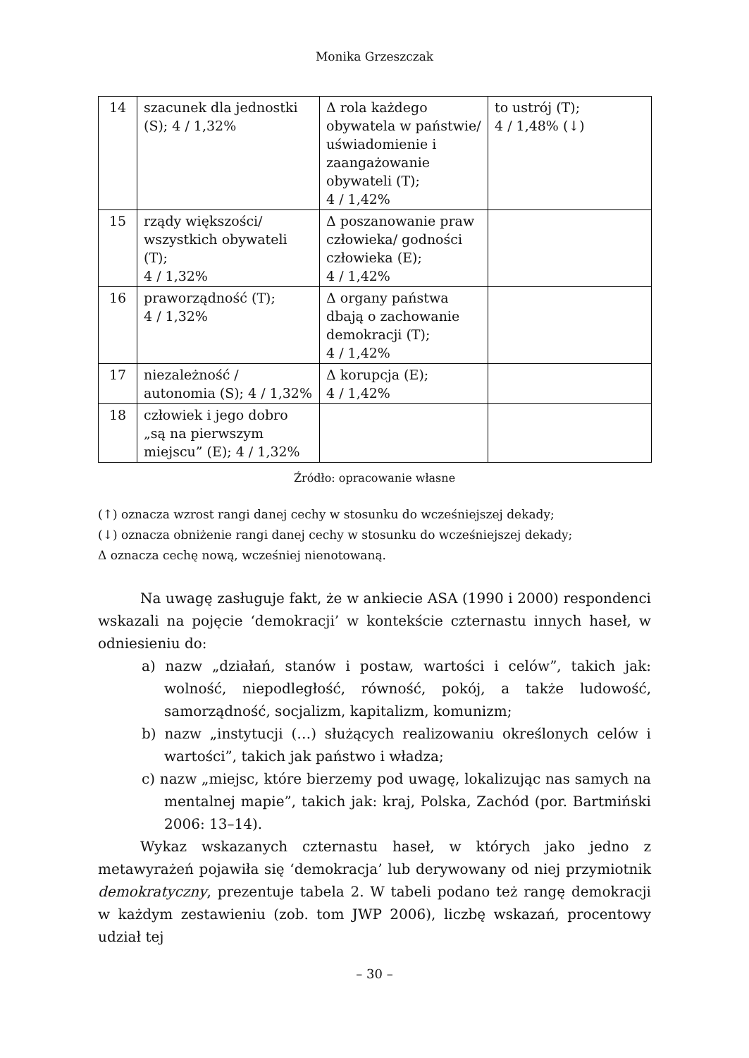Monika Grzeszczak
| 14 | szacunek dla jednostki (S); 4 / 1,32% | Δ rola każdego obywatela w państwie/ uświadomienie i zaangażowanie obywateli (T); 4 / 1,42% | to ustrój (T); 4 / 1,48% (↓) |
| 15 | rządy większości/ wszystkich obywateli (T); 4 / 1,32% | Δ poszanowanie praw człowieka/ godności człowieka (E); 4 / 1,42% | |
| 16 | praworządność (T); 4 / 1,32% | Δ organy państwa dbają o zachowanie demokracji (T); 4 / 1,42% | |
| 17 | niezależność / autonomia (S); 4 / 1,32% | Δ korupcja (E); 4 / 1,42% | |
| 18 | człowiek i jego dobro „są na pierwszym miejscu” (E); 4 / 1,32% | | |
Źródło: opracowanie własne
(↑) oznacza wzrost rangi danej cechy w stosunku do wcześniejszej dekady;
(↓) oznacza obniżenie rangi danej cechy w stosunku do wcześniejszej dekady;
Δ oznacza cechę nową, wcześniej nienotowaną.
Na uwagę zasługuje fakt, że w ankiecie ASA (1990 i 2000) respondenci wskazali na pojęcie ‘demokracji’ w kontekście czternastu innych haseł, w odniesieniu do:
a) nazw „działań, stanów i postaw, wartości i celów”, takich jak: wolność, niepodległość, równość, pokój, a także ludowość, samorządność, socjalizm, kapitalizm, komunizm;
b) nazw „instytucji (…) służących realizowaniu określonych celów i wartości”, takich jak państwo i władza;
c) nazw „miejsc, które bierzemy pod uwagę, lokalizując nas samych na mentalnej mapie”, takich jak: kraj, Polska, Zachód (por. Bartmiński 2006: 13–14).
Wykaz wskazanych czternastu haseł, w których jako jedno z metawyrażeń pojawiła się ‘demokracja’ lub derywowany od niej przymiotnik demokratyczny, prezentuje tabela 2. W tabeli podano też rangę demokracji w każdym zestawieniu (zob. tom JWP 2006), liczbę wskazań, procentowy udział tej
– 30 –